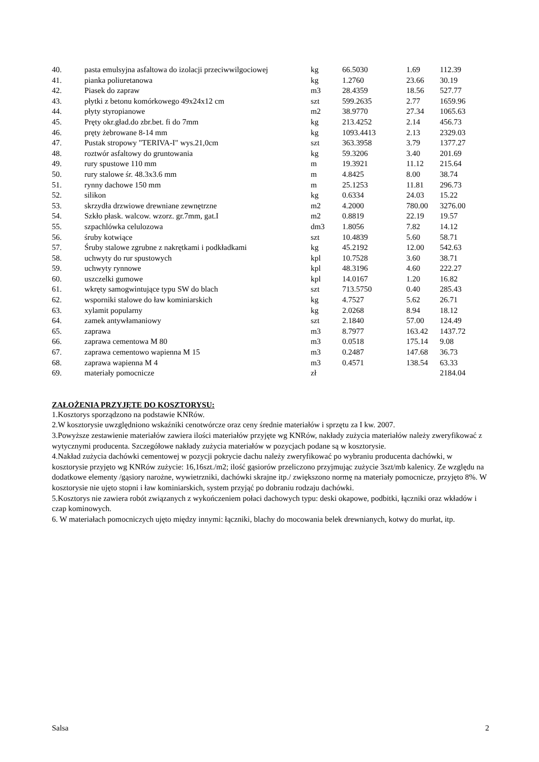| 40. | pasta emulsyjna asfaltowa do izolacji przeciwwilgociowej | kg | 66.5030 | 1.69 | 112.39 |
| 41. | pianka poliuretanowa | kg | 1.2760 | 23.66 | 30.19 |
| 42. | Piasek do zapraw | m3 | 28.4359 | 18.56 | 527.77 |
| 43. | płytki z betonu komórkowego 49x24x12 cm | szt | 599.2635 | 2.77 | 1659.96 |
| 44. | płyty styropianowe | m2 | 38.9770 | 27.34 | 1065.63 |
| 45. | Pręty okr.gład.do zbr.bet. fi do 7mm | kg | 213.4252 | 2.14 | 456.73 |
| 46. | pręty żebrowane 8-14 mm | kg | 1093.4413 | 2.13 | 2329.03 |
| 47. | Pustak stropowy "TERIVA-I" wys.21,0cm | szt | 363.3958 | 3.79 | 1377.27 |
| 48. | roztwór asfaltowy do gruntowania | kg | 59.3206 | 3.40 | 201.69 |
| 49. | rury spustowe 110 mm | m | 19.3921 | 11.12 | 215.64 |
| 50. | rury stalowe śr. 48.3x3.6 mm | m | 4.8425 | 8.00 | 38.74 |
| 51. | rynny dachowe 150 mm | m | 25.1253 | 11.81 | 296.73 |
| 52. | silikon | kg | 0.6334 | 24.03 | 15.22 |
| 53. | skrzydła drzwiowe drewniane zewnętrzne | m2 | 4.2000 | 780.00 | 3276.00 |
| 54. | Szkło płask. walcow. wzorz. gr.7mm, gat.I | m2 | 0.8819 | 22.19 | 19.57 |
| 55. | szpachlówka celulozowa | dm3 | 1.8056 | 7.82 | 14.12 |
| 56. | śruby kotwiące | szt | 10.4839 | 5.60 | 58.71 |
| 57. | Śruby stalowe zgrubne z nakrętkami i podkładkami | kg | 45.2192 | 12.00 | 542.63 |
| 58. | uchwyty do rur spustowych | kpl | 10.7528 | 3.60 | 38.71 |
| 59. | uchwyty rynnowe | kpl | 48.3196 | 4.60 | 222.27 |
| 60. | uszczelki gumowe | kpl | 14.0167 | 1.20 | 16.82 |
| 61. | wkręty samogwintujące typu SW do blach | szt | 713.5750 | 0.40 | 285.43 |
| 62. | wsporniki stalowe do ław kominiarskich | kg | 4.7527 | 5.62 | 26.71 |
| 63. | xylamit popularny | kg | 2.0268 | 8.94 | 18.12 |
| 64. | zamek antywłamaniowy | szt | 2.1840 | 57.00 | 124.49 |
| 65. | zaprawa | m3 | 8.7977 | 163.42 | 1437.72 |
| 66. | zaprawa cementowa M 80 | m3 | 0.0518 | 175.14 | 9.08 |
| 67. | zaprawa cementowo wapienna M 15 | m3 | 0.2487 | 147.68 | 36.73 |
| 68. | zaprawa wapienna M 4 | m3 | 0.4571 | 138.54 | 63.33 |
| 69. | materiały pomocnicze | zł | | | 2184.04 |
ZAŁOŻENIA PRZYJĘTE DO KOSZTORYSU:
1.Kosztorys sporządzono na podstawie KNRów.
2.W kosztorysie uwzględniono wskaźniki cenotwórcze oraz ceny średnie materiałów i sprzętu za I kw. 2007.
3.Powyższe zestawienie materiałów zawiera ilości materiałów przyjęte wg KNRów, nakłady zużycia materiałów należy zweryfikować z wytycznymi producenta. Szczegółowe nakłady zużycia materiałów w pozycjach podane są w kosztorysie.
4.Nakład zużycia dachówki cementowej w pozycji pokrycie dachu należy zweryfikować po wybraniu producenta dachówki, w kosztorysie przyjęto wg KNRów zużycie: 16,16szt./m2; ilość gąsiorów przeliczono przyjmując zużycie 3szt/mb kalenicy. Ze względu na dodatkowe elementy /gąsiory narożne, wywietrzniki, dachówki skrajne itp./ zwiększono normę na materiały pomocnicze, przyjęto 8%. W kosztorysie nie ujęto stopni i ław kominiarskich, system przyjąć po dobraniu rodzaju dachówki.
5.Kosztorys nie zawiera robót związanych z wykończeniem połaci dachowych typu: deski okapowe, podbitki, łączniki oraz wkładów i czap kominowych.
6. W materiałach pomocniczych ujęto między innymi: łączniki, blachy do mocowania belek drewnianych, kotwy do murłat, itp.
Salsa 2